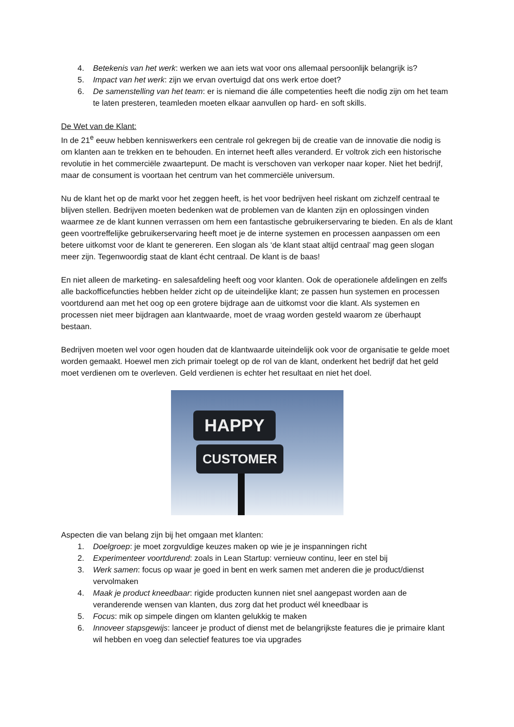4. Betekenis van het werk: werken we aan iets wat voor ons allemaal persoonlijk belangrijk is?
5. Impact van het werk: zijn we ervan overtuigd dat ons werk ertoe doet?
6. De samenstelling van het team: er is niemand die álle competenties heeft die nodig zijn om het team te laten presteren, teamleden moeten elkaar aanvullen op hard- en soft skills.
De Wet van de Klant:
In de 21<sup>e</sup> eeuw hebben kenniswerkers een centrale rol gekregen bij de creatie van de innovatie die nodig is om klanten aan te trekken en te behouden. En internet heeft alles veranderd. Er voltrok zich een historische revolutie in het commerciële zwaartepunt. De macht is verschoven van verkoper naar koper. Niet het bedrijf, maar de consument is voortaan het centrum van het commerciële universum.
Nu de klant het op de markt voor het zeggen heeft, is het voor bedrijven heel riskant om zichzelf centraal te blijven stellen. Bedrijven moeten bedenken wat de problemen van de klanten zijn en oplossingen vinden waarmee ze de klant kunnen verrassen om hem een fantastische gebruikerservaring te bieden. En als de klant geen voortreffelijke gebruikerservaring heeft moet je de interne systemen en processen aanpassen om een betere uitkomst voor de klant te genereren. Een slogan als ‘de klant staat altijd centraal’ mag geen slogan meer zijn. Tegenwoordig staat de klant écht centraal. De klant is de baas!
En niet alleen de marketing- en salesafdeling heeft oog voor klanten. Ook de operationele afdelingen en zelfs alle backofficefuncties hebben helder zicht op de uiteindelijke klant; ze passen hun systemen en processen voortdurend aan met het oog op een grotere bijdrage aan de uitkomst voor die klant. Als systemen en processen niet meer bijdragen aan klantwaarde, moet de vraag worden gesteld waarom ze überhaupt bestaan.
Bedrijven moeten wel voor ogen houden dat de klantwaarde uiteindelijk ook voor de organisatie te gelde moet worden gemaakt. Hoewel men zich primair toelegt op de rol van de klant, onderkent het bedrijf dat het geld moet verdienen om te overleven. Geld verdienen is echter het resultaat en niet het doel.
HAPPY
CUSTOMER
Aspecten die van belang zijn bij het omgaan met klanten:
1. Doelgroep: je moet zorgvuldige keuzes maken op wie je je inspanningen richt
2. Experimenteer voortdurend: zoals in Lean Startup: vernieuw continu, leer en stel bij
3. Werk samen: focus op waar je goed in bent en werk samen met anderen die je product/dienst vervolmaken
4. Maak je product kneedbaar: rigide producten kunnen niet snel aangepast worden aan de veranderende wensen van klanten, dus zorg dat het product wél kneedbaar is
5. Focus: mik op simpele dingen om klanten gelukkig te maken
6. Innoveer stapsgewijs: lanceer je product of dienst met de belangrijkste features die je primaire klant wil hebben en voeg dan selectief features toe via upgrades